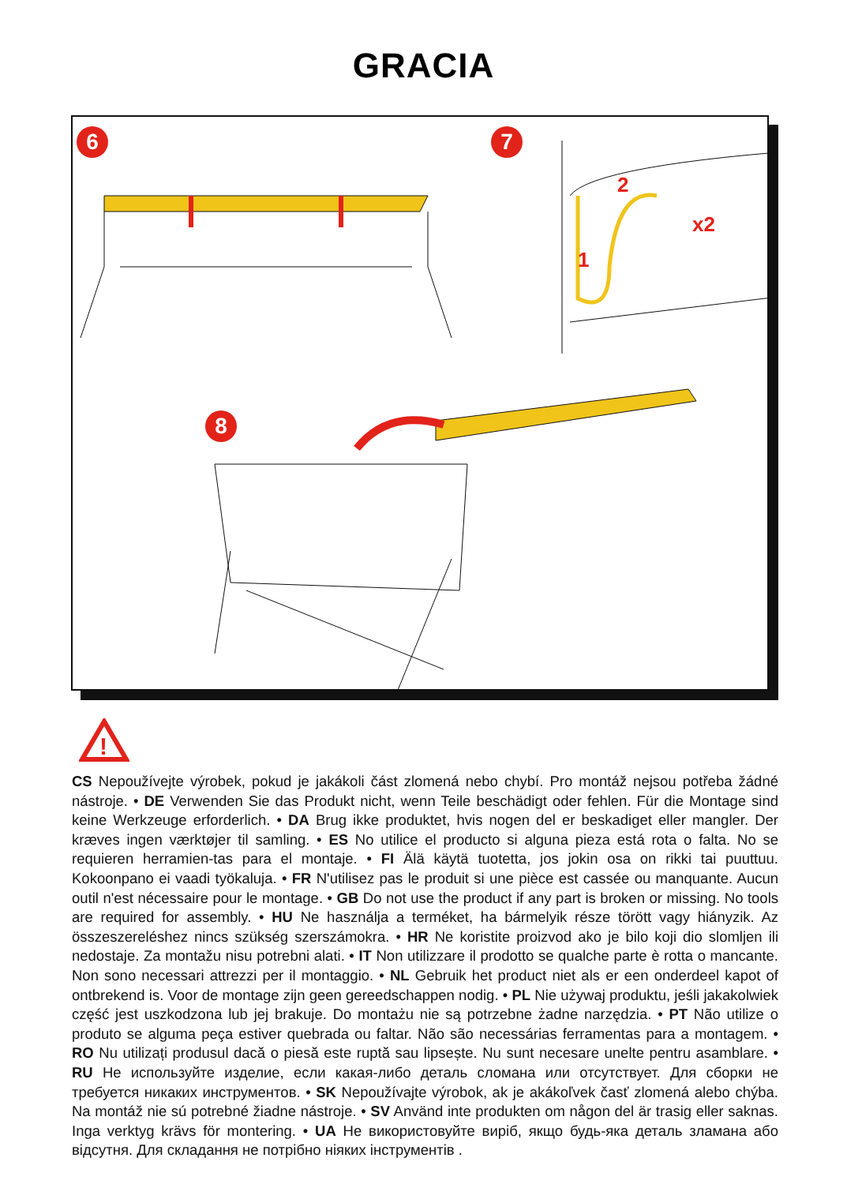GRACIA
6 7
8
1
2
x2
!
CS Nepoužívejte výrobek, pokud je jakákoli část zlomená nebo chybí. Pro montáž nejsou potřeba žádné nástroje. • DE Verwenden Sie das Produkt nicht, wenn Teile beschädigt oder fehlen. Für die Montage sind keine Werkzeuge erforderlich. • DA Brug ikke produktet, hvis nogen del er beskadiget eller mangler. Der kræves ingen værktøjer til samling. • ES No utilice el producto si alguna pieza está rota o falta. No se requieren herramien-tas para el montaje. • FI Älä käytä tuotetta, jos jokin osa on rikki tai puuttuu. Kokoonpano ei vaadi työkaluja. • FR N'utilisez pas le produit si une pièce est cassée ou manquante. Aucun outil n'est nécessaire pour le montage. • GB Do not use the product if any part is broken or missing. No tools are required for assembly. • HU Ne használja a terméket, ha bármelyik része törött vagy hiányzik. Az összeszereléshez nincs szükség szerszámokra. • HR Ne koristite proizvod ako je bilo koji dio slomljen ili nedostaje. Za montažu nisu potrebni alati. • IT Non utilizzare il prodotto se qualche parte è rotta o mancante. Non sono necessari attrezzi per il montaggio. • NL Gebruik het product niet als er een onderdeel kapot of ontbrekend is. Voor de montage zijn geen gereedschappen nodig. • PL Nie używaj produktu, jeśli jakakolwiek część jest uszkodzona lub jej brakuje. Do montażu nie są potrzebne żadne narzędzia. • PT Não utilize o produto se alguma peça estiver quebrada ou faltar. Não são necessárias ferramentas para a montagem. • RO Nu utilizați produsul dacă o piesă este ruptă sau lipsește. Nu sunt necesare unelte pentru asamblare. • RU Не используйте изделие, если какая-либо деталь сломана или отсутствует. Для сборки не требуется никаких инструментов. • SK Nepoužívajte výrobok, ak je akákoľvek časť zlomená alebo chýba. Na montáž nie sú potrebné žiadne nástroje. • SV Använd inte produkten om någon del är trasig eller saknas. Inga verktyg krävs för montering. • UA Не використовуйте виріб, якщо будь-яка деталь зламана або відсутня. Для складання не потрібно ніяких інструментів .